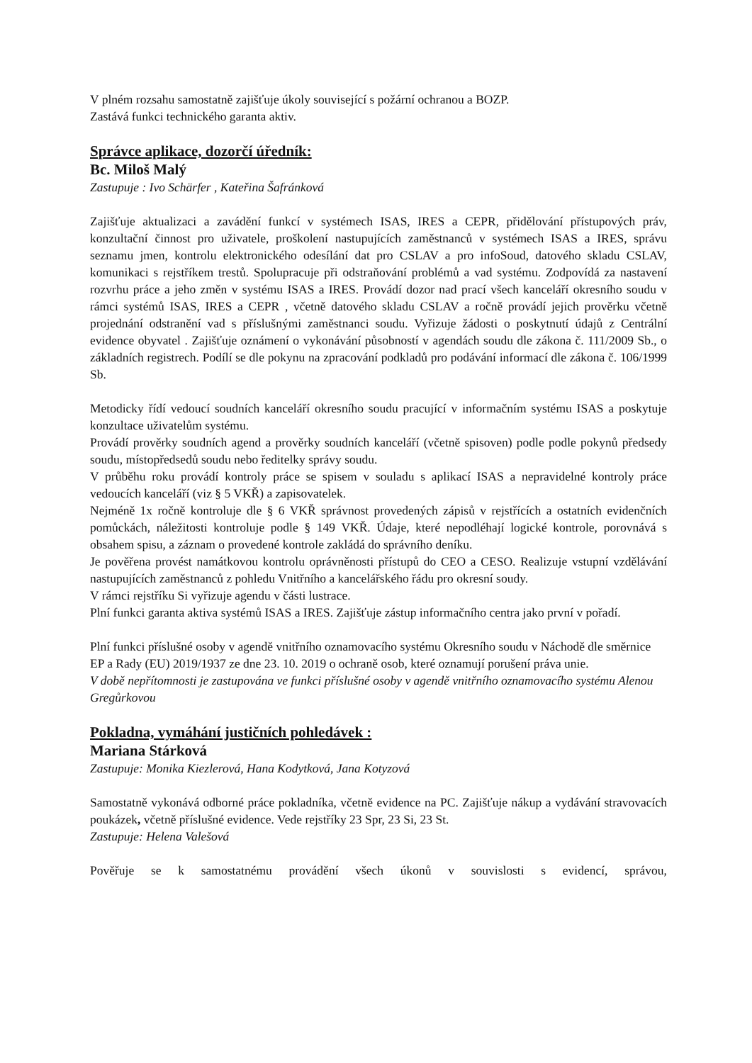V plném rozsahu samostatně zajišťuje úkoly související s požární ochranou a BOZP.
Zastává funkci technického garanta aktiv.
Správce aplikace, dozorčí úředník:
Bc. Miloš Malý
Zastupuje : Ivo Schärfer , Kateřina Šafránková
Zajišťuje aktualizaci a zavádění funkcí v systémech ISAS, IRES a CEPR, přidělování přístupových práv, konzultační činnost pro uživatele, proškolení nastupujících zaměstnanců v systémech ISAS a IRES, správu seznamu jmen, kontrolu elektronického odesílání dat pro CSLAV a pro infoSoud, datového skladu CSLAV, komunikaci s rejstříkem trestů. Spolupracuje při odstraňování problémů a vad systému. Zodpovídá za nastavení rozvrhu práce a jeho změn v systému ISAS a IRES. Provádí dozor nad prací všech kanceláří okresního soudu v rámci systémů ISAS, IRES a CEPR , včetně datového skladu CSLAV a ročně provádí jejich prověrku včetně projednání odstranění vad s příslušnými zaměstnanci soudu. Vyřizuje žádosti o poskytnutí údajů z Centrální evidence obyvatel . Zajišťuje oznámení o vykonávání působností v agendách soudu dle zákona č. 111/2009 Sb., o základních registrech. Podílí se dle pokynu na zpracování podkladů pro podávání informací dle zákona č. 106/1999 Sb.
Metodicky řídí vedoucí soudních kanceláří okresního soudu pracující v informačním systému ISAS a poskytuje konzultace uživatelům systému.
Provádí prověrky soudních agend a prověrky soudních kanceláří (včetně spisoven) podle podle pokynů předsedy soudu, místopředsedů soudu nebo ředitelky správy soudu.
V průběhu roku provádí kontroly práce se spisem v souladu s aplikací ISAS a nepravidelné kontroly práce vedoucích kanceláří (viz § 5 VKŘ) a zapisovatelek.
Nejméně 1x ročně kontroluje dle § 6 VKŘ správnost provedených zápisů v rejstřících a ostatních evidenčních pomůckách, náležitosti kontroluje podle § 149 VKŘ. Údaje, které nepodléhají logické kontrole, porovnává s obsahem spisu, a záznam o provedené kontrole zakládá do správního deníku.
Je pověřena provést namátkovou kontrolu oprávněnosti přístupů do CEO a CESO. Realizuje vstupní vzdělávání nastupujících zaměstnanců z pohledu Vnitřního a kancelářského řádu pro okresní soudy.
V rámci rejstříku Si vyřizuje agendu v části lustrace.
Plní funkci garanta aktiva systémů ISAS a IRES. Zajišťuje zástup informačního centra jako první v pořadí.
Plní funkci příslušné osoby v agendě vnitřního oznamovacího systému Okresního soudu v Náchodě dle směrnice EP a Rady (EU) 2019/1937 ze dne 23. 10. 2019 o ochraně osob, které oznamují porušení práva unie.
V době nepřítomnosti je zastupována ve funkci příslušné osoby v agendě vnitřního oznamovacího systému Alenou Gregůrkovou
Pokladna, vymáhání justičních pohledávek :
Mariana Stárková
Zastupuje: Monika Kiezlerová, Hana Kodytková, Jana Kotyzová
Samostatně vykonává odborné práce pokladníka, včetně evidence na PC. Zajišťuje nákup a vydávání stravovacích poukázek, včetně příslušné evidence. Vede rejstříky 23 Spr, 23 Si, 23 St.
Zastupuje: Helena Valešová
Pověřuje se k samostatnému provádění všech úkonů v souvislosti s evidencí, správou,